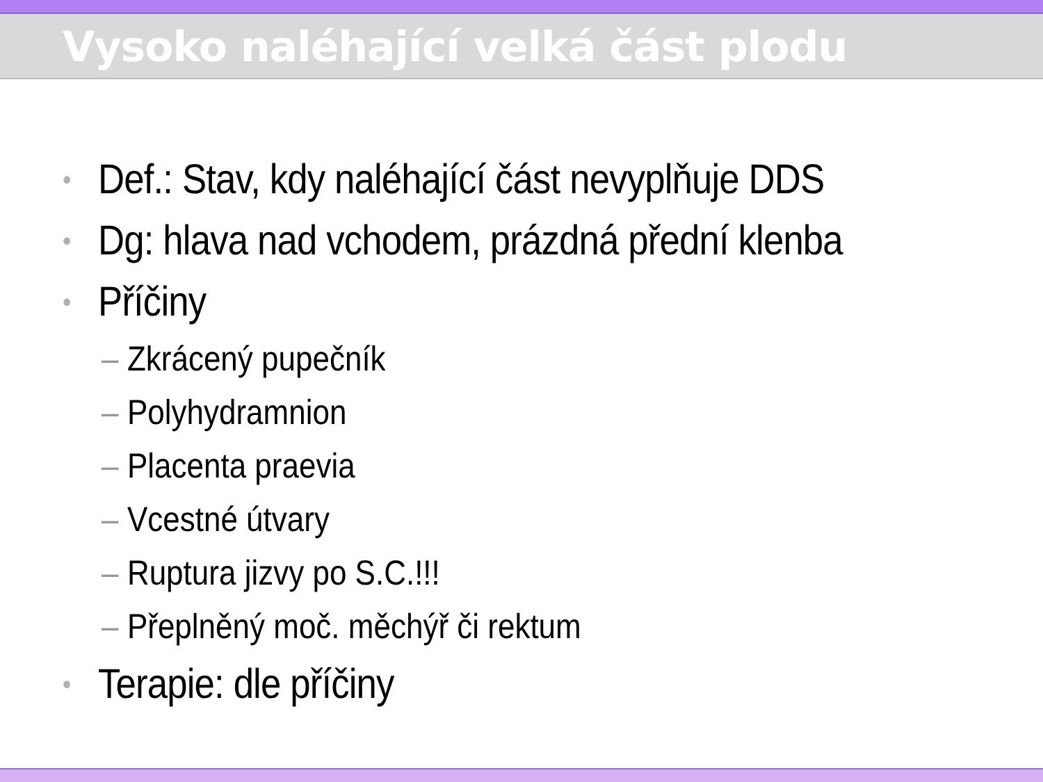Vysoko naléhající velká část plodu
• Def.: Stav, kdy naléhající část nevyplňuje DDS
• Dg: hlava nad vchodem, prázdná přední klenba
• Příčiny
– Zkrácený pupečník
– Polyhydramnion
– Placenta praevia
– Vcestné útvary
– Ruptura jizvy po S.C.!!!
– Přeplněný moč. měchýř či rektum
• Terapie: dle příčiny